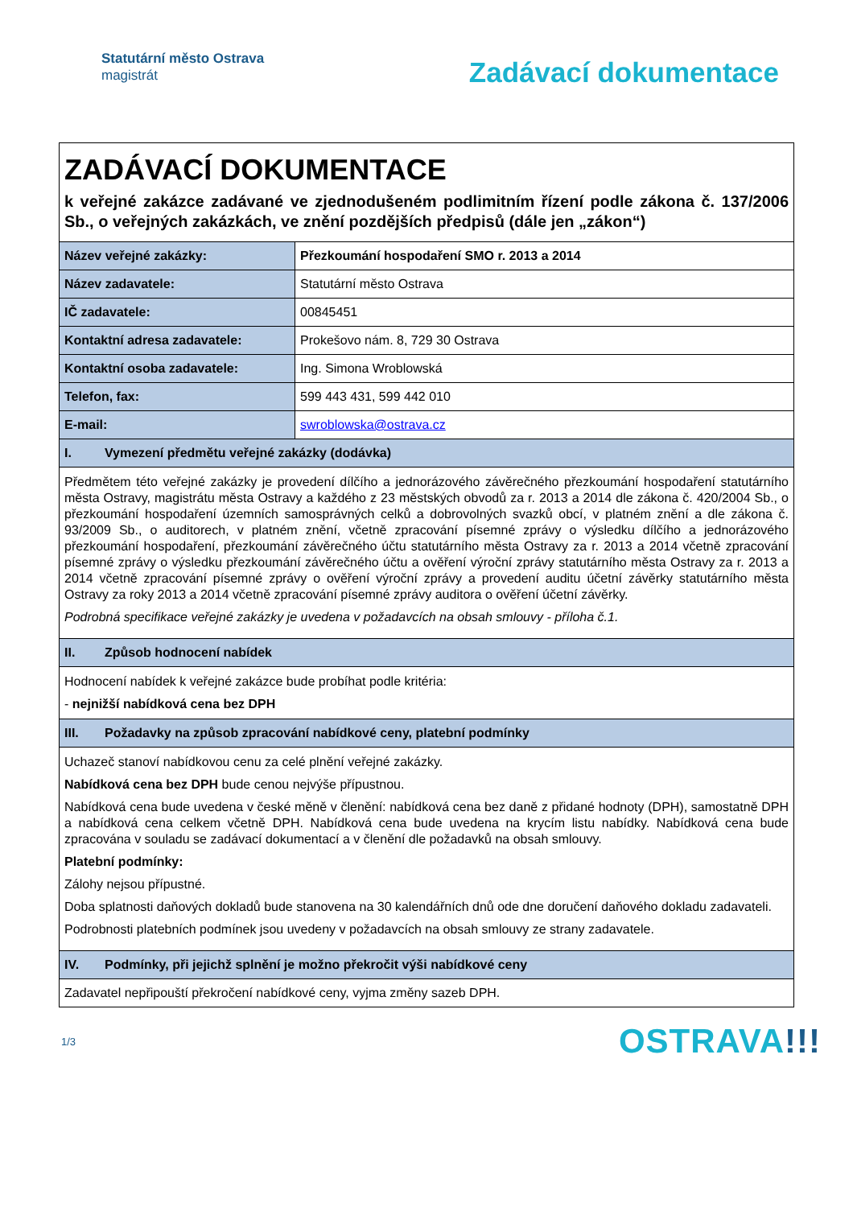Statutární město Ostrava
magistrát
Zadávací dokumentace
| ZADÁVACÍ DOKUMENTACE k veřejné zakázce zadávané ve zjednodušeném podlimitním řízení podle zákona č. 137/2006 Sb., o veřejných zakázkách, ve znění pozdějších předpisů (dále jen „zákon“) | |
| Název veřejné zakázky: | Přezkoumání hospodaření SMO r. 2013 a 2014 |
| Název zadavatele: | Statutární město Ostrava |
| IČ zadavatele: | 00845451 |
| Kontaktní adresa zadavatele: | Prokešovo nám. 8, 729 30 Ostrava |
| Kontaktní osoba zadavatele: | Ing. Simona Wroblowská |
| Telefon, fax: | 599 443 431, 599 442 010 |
| E-mail: | swroblowska@ostrava.cz |
| I. Vymezení předmětu veřejné zakázky (dodávka) | |
| Předmětem této veřejné zakázky je provedení dílčího a jednorázového závěrečného přezkoumání hospodaření statutárního města Ostravy, magistrátu města Ostravy a každého z 23 městských obvodů za r. 2013 a 2014 dle zákona č. 420/2004 Sb., o přezkoumání hospodaření územních samosprávných celků a dobrovolných svazků obcí, v platném znění a dle zákona č. 93/2009 Sb., o auditorech, v platném znění, včetně zpracování písemné zprávy o výsledku dílčího a jednorázového přezkoumání hospodaření, přezkoumání závěrečného účtu statutárního města Ostravy za r. 2013 a 2014 včetně zpracování písemné zprávy o výsledku přezkoumání závěrečného účtu a ověření výroční zprávy statutárního města Ostravy za r. 2013 a 2014 včetně zpracování písemné zprávy o ověření výroční zprávy a provedení auditu účetní závěrky statutárního města Ostravy za roky 2013 a 2014 včetně zpracování písemné zprávy auditora o ověření účetní závěrky. Podrobná specifikace veřejné zakázky je uvedena v požadavcích na obsah smlouvy - příloha č.1. | |
| II. Způsob hodnocení nabídek | |
| Hodnocení nabídek k veřejné zakázce bude probíhat podle kritéria: - nejnižší nabídková cena bez DPH | |
| III. Požadavky na způsob zpracování nabídkové ceny, platební podmínky | |
| Uchazeč stanoví nabídkovou cenu za celé plnění veřejné zakázky. Nabídková cena bez DPH bude cenou nejvýše přípustnou. Nabídková cena bude uvedena v české měně v členění: nabídková cena bez daně z přidané hodnoty (DPH), samostatně DPH a nabídková cena celkem včetně DPH. Nabídková cena bude uvedena na krycím listu nabídky. Nabídková cena bude zpracována v souladu se zadávací dokumentací a v členění dle požadavků na obsah smlouvy. Platební podmínky: Zálohy nejsou přípustné. Doba splatnosti daňových dokladů bude stanovena na 30 kalendářních dnů ode dne doručení daňového dokladu zadavateli. Podrobnosti platebních podmínek jsou uvedeny v požadavcích na obsah smlouvy ze strany zadavatele. | |
| IV. Podmínky, při jejichž splnění je možno překročit výši nabídkové ceny | |
| Zadavatel nepřipouští překročení nabídkové ceny, vyjma změny sazeb DPH. | |
1/3
OSTRAVA!!!